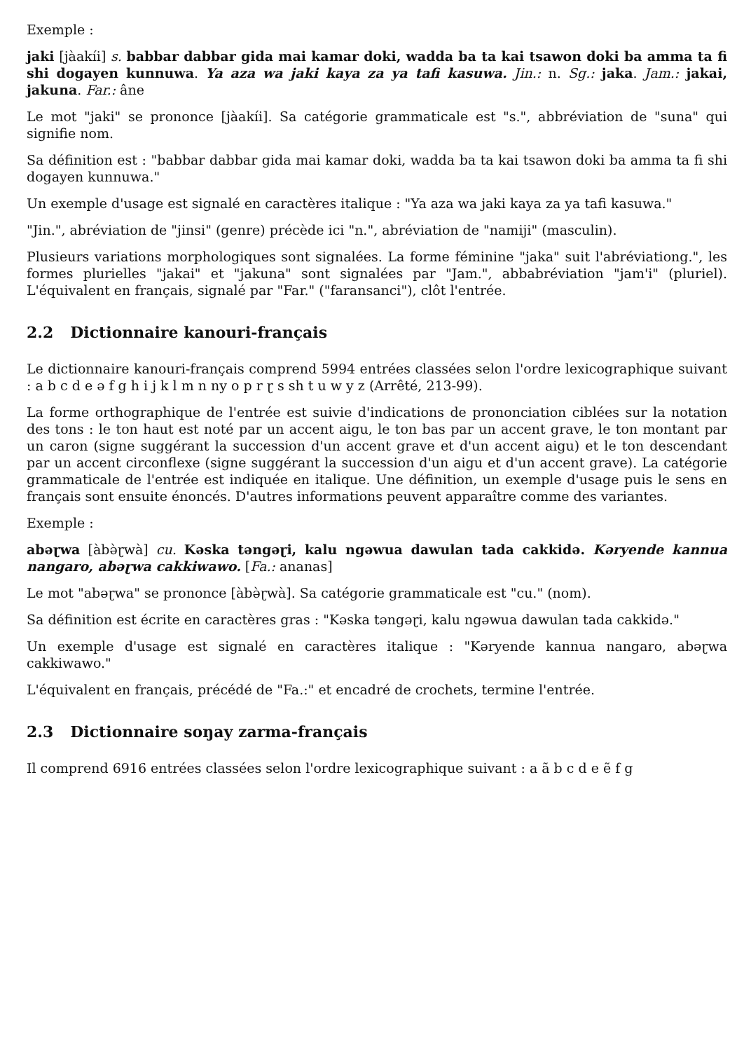Exemple :
jaki [jàakíi] s. babbar dabbar gida mai kamar doki, wadda ba ta kai tsawon doki ba amma ta fi shi dogayen kunnuwa. Ya aza wa jaki kaya za ya tafi kasuwa. Jin.: n. Sg.: jaka. Jam.: jakai, jakuna. Far.: âne
Le mot "jaki" se prononce [jàakíi]. Sa catégorie grammaticale est "s.", abbréviation de "suna" qui signifie nom.
Sa définition est : "babbar dabbar gida mai kamar doki, wadda ba ta kai tsawon doki ba amma ta fi shi dogayen kunnuwa."
Un exemple d'usage est signalé en caractères italique : "Ya aza wa jaki kaya za ya tafi kasuwa."
"Jin.", abréviation de "jinsi" (genre) précède ici "n.", abréviation de "namiji" (masculin).
Plusieurs variations morphologiques sont signalées. La forme féminine "jaka" suit l'abréviationg.", les formes plurielles "jakai" et "jakuna" sont signalées par "Jam.", abbabréviation "jam'i" (pluriel). L'équivalent en français, signalé par "Far." ("faransanci"), clôt l'entrée.
2.2 Dictionnaire kanouri-français
Le dictionnaire kanouri-français comprend 5994 entrées classées selon l'ordre lexicographique suivant : a b c d e ə f g h i j k l m n ny o p r ɽ s sh t u w y z (Arrêté, 213-99).
La forme orthographique de l'entrée est suivie d'indications de prononciation ciblées sur la notation des tons : le ton haut est noté par un accent aigu, le ton bas par un accent grave, le ton montant par un caron (signe suggérant la succession d'un accent grave et d'un accent aigu) et le ton descendant par un accent circonflexe (signe suggérant la succession d'un aigu et d'un accent grave). La catégorie grammaticale de l'entrée est indiquée en italique. Une définition, un exemple d'usage puis le sens en français sont ensuite énoncés. D'autres informations peuvent apparaître comme des variantes.
Exemple :
abəɽwa [àbə̀ɽwà] cu. Kəska təngəɽi, kalu ngəwua dawulan tada cakkidə. Kəryende kannua nangaro, abəɽwa cakkiwawo. [Fa.: ananas]
Le mot "abəɽwa" se prononce [àbə̀ɽwà]. Sa catégorie grammaticale est "cu." (nom).
Sa définition est écrite en caractères gras : "Kəska təngəɽi, kalu ngəwua dawulan tada cakkidə."
Un exemple d'usage est signalé en caractères italique : "Kəryende kannua nangaro, abəɽwa cakkiwawo."
L'équivalent en français, précédé de "Fa.:" et encadré de crochets, termine l'entrée.
2.3 Dictionnaire soŋay zarma-français
Il comprend 6916 entrées classées selon l'ordre lexicographique suivant : a ã b c d e ẽ f g